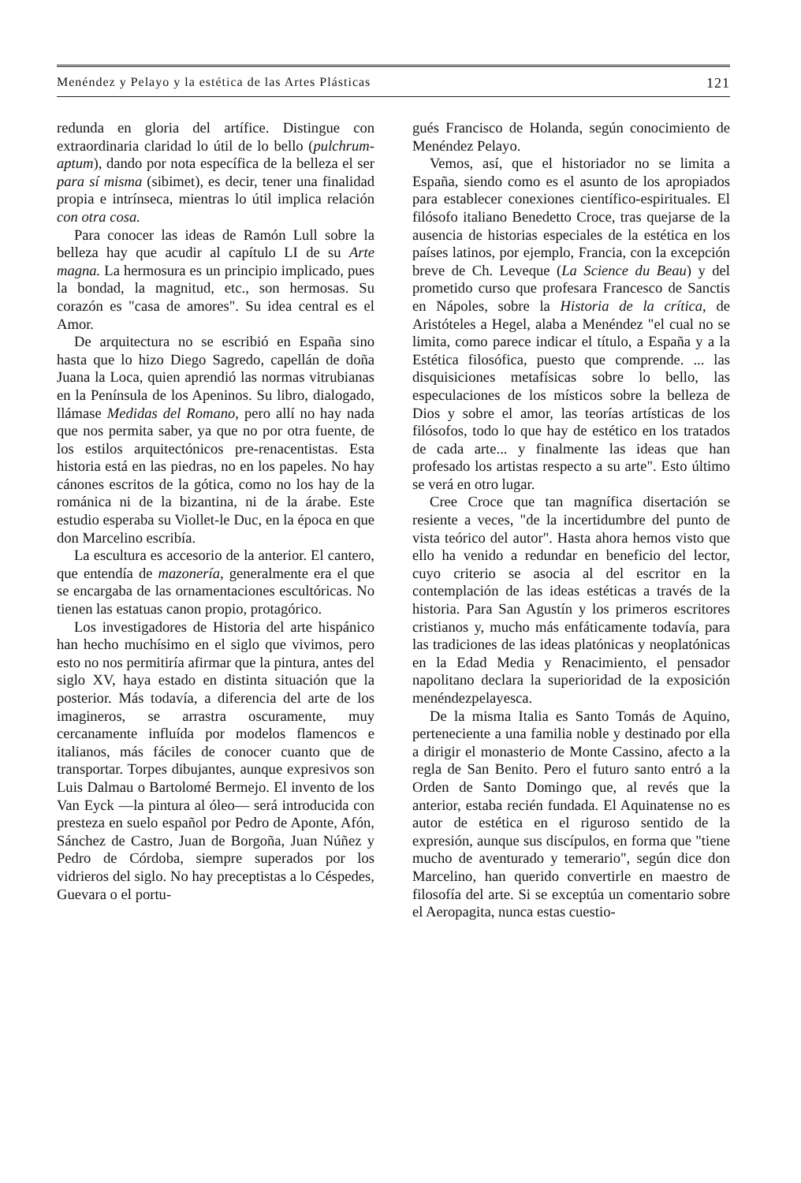Menéndez y Pelayo y la estética de las Artes Plásticas 121
redunda en gloria del artífice. Distingue con extraordinaria claridad lo útil de lo bello (pulchrum-aptum), dando por nota específica de la belleza el ser para sí misma (sibimet), es decir, tener una finalidad propia e intrínseca, mientras lo útil implica relación con otra cosa.
Para conocer las ideas de Ramón Lull sobre la belleza hay que acudir al capítulo LI de su Arte magna. La hermosura es un principio implicado, pues la bondad, la magnitud, etc., son hermosas. Su corazón es "casa de amores". Su idea central es el Amor.
De arquitectura no se escribió en España sino hasta que lo hizo Diego Sagredo, capellán de doña Juana la Loca, quien aprendió las normas vitrubianas en la Península de los Apeninos. Su libro, dialogado, llámase Medidas del Romano, pero allí no hay nada que nos permita saber, ya que no por otra fuente, de los estilos arquitectónicos pre-renacentistas. Esta historia está en las piedras, no en los papeles. No hay cánones escritos de la gótica, como no los hay de la románica ni de la bizantina, ni de la árabe. Este estudio esperaba su Viollet-le Duc, en la época en que don Marcelino escribía.
La escultura es accesorio de la anterior. El cantero, que entendía de mazonería, generalmente era el que se encargaba de las ornamentaciones escultóricas. No tienen las estatuas canon propio, protagórico.
Los investigadores de Historia del arte hispánico han hecho muchísimo en el siglo que vivimos, pero esto no nos permitiría afirmar que la pintura, antes del siglo XV, haya estado en distinta situación que la posterior. Más todavía, a diferencia del arte de los imagineros, se arrastra oscuramente, muy cercanamente influída por modelos flamencos e italianos, más fáciles de conocer cuanto que de transportar. Torpes dibujantes, aunque expresivos son Luis Dalmau o Bartolomé Bermejo. El invento de los Van Eyck —la pintura al óleo— será introducida con presteza en suelo español por Pedro de Aponte, Afón, Sánchez de Castro, Juan de Borgoña, Juan Núñez y Pedro de Córdoba, siempre superados por los vidrieros del siglo. No hay preceptistas a lo Céspedes, Guevara o el portu-
gués Francisco de Holanda, según conocimiento de Menéndez Pelayo.
Vemos, así, que el historiador no se limita a España, siendo como es el asunto de los apropiados para establecer conexiones científico-espirituales. El filósofo italiano Benedetto Croce, tras quejarse de la ausencia de historias especiales de la estética en los países latinos, por ejemplo, Francia, con la excepción breve de Ch. Leveque (La Science du Beau) y del prometido curso que profesara Francesco de Sanctis en Nápoles, sobre la Historia de la crítica, de Aristóteles a Hegel, alaba a Menéndez "el cual no se limita, como parece indicar el título, a España y a la Estética filosófica, puesto que comprende. ... las disquisiciones metafísicas sobre lo bello, las especulaciones de los místicos sobre la belleza de Dios y sobre el amor, las teorías artísticas de los filósofos, todo lo que hay de estético en los tratados de cada arte... y finalmente las ideas que han profesado los artistas respecto a su arte". Esto último se verá en otro lugar.
Cree Croce que tan magnífica disertación se resiente a veces, "de la incertidumbre del punto de vista teórico del autor". Hasta ahora hemos visto que ello ha venido a redundar en beneficio del lector, cuyo criterio se asocia al del escritor en la contemplación de las ideas estéticas a través de la historia. Para San Agustín y los primeros escritores cristianos y, mucho más enfáticamente todavía, para las tradiciones de las ideas platónicas y neoplatónicas en la Edad Media y Renacimiento, el pensador napolitano declara la superioridad de la exposición menéndezpelayesca.
De la misma Italia es Santo Tomás de Aquino, perteneciente a una familia noble y destinado por ella a dirigir el monasterio de Monte Cassino, afecto a la regla de San Benito. Pero el futuro santo entró a la Orden de Santo Domingo que, al revés que la anterior, estaba recién fundada. El Aquinatense no es autor de estética en el riguroso sentido de la expresión, aunque sus discípulos, en forma que "tiene mucho de aventurado y temerario", según dice don Marcelino, han querido convertirle en maestro de filosofía del arte. Si se exceptúa un comentario sobre el Aeropagita, nunca estas cuestio-